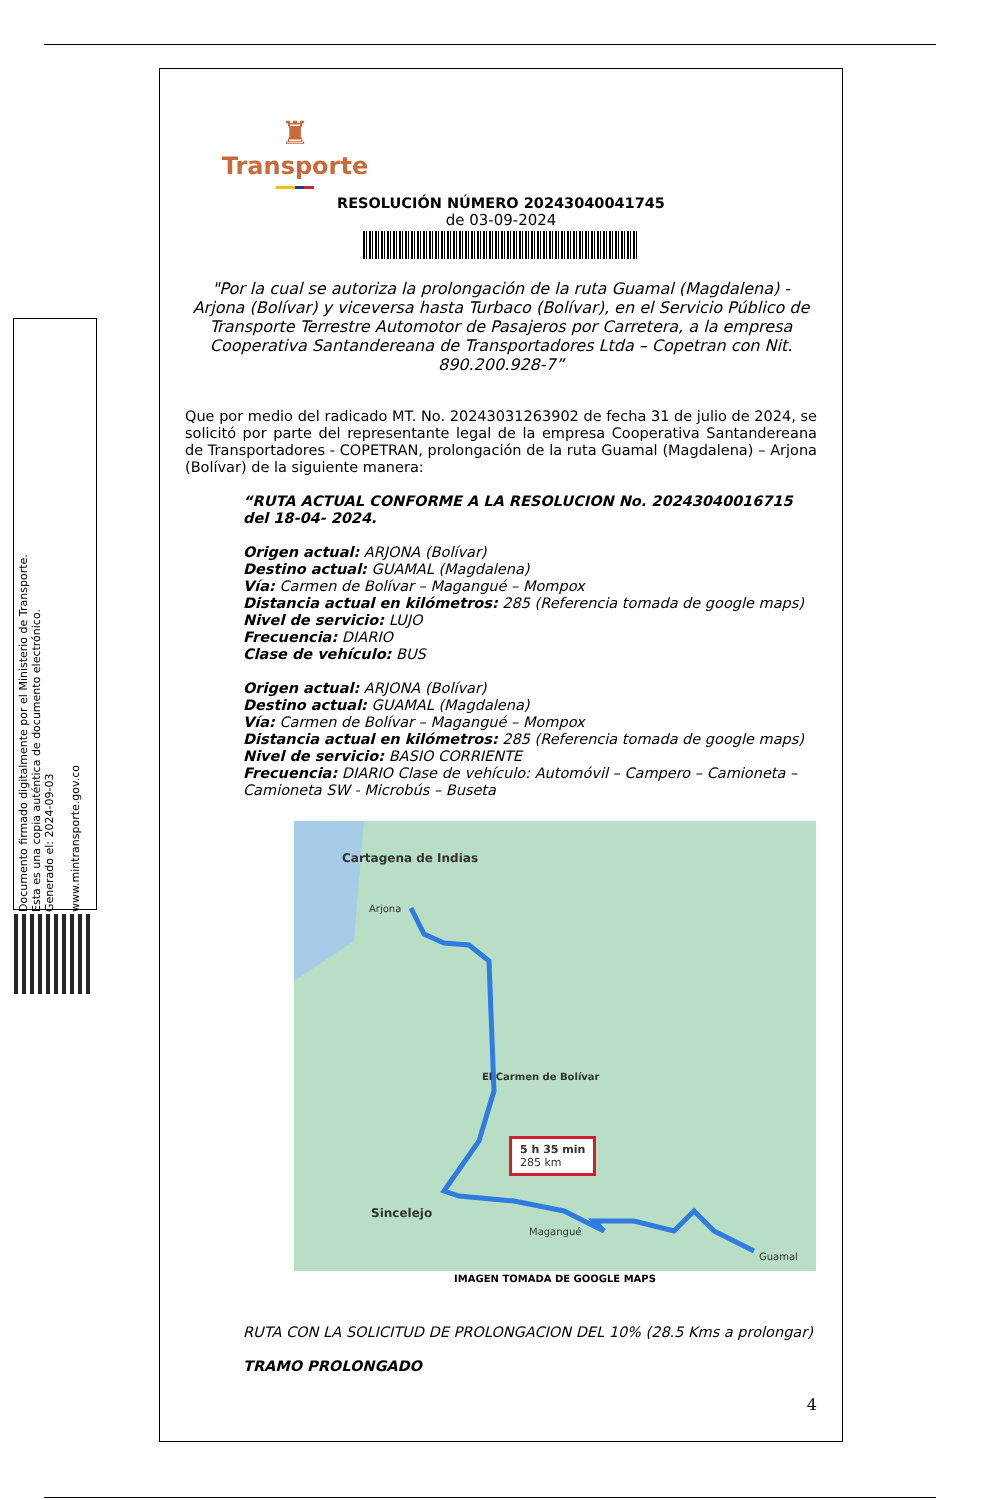Documento firmado digitalmente por el Ministerio de Transporte.
Esta es una copia auténtica de documento electrónico.
Generado el: 2024-09-03
www.mintransporte.gov.co
♜
Transporte
RESOLUCIÓN NÚMERO 20243040041745
de 03-09-2024
"Por la cual se autoriza la prolongación de la ruta Guamal (Magdalena) - Arjona (Bolívar) y viceversa hasta Turbaco (Bolívar), en el Servicio Público de Transporte Terrestre Automotor de Pasajeros por Carretera, a la empresa Cooperativa Santandereana de Transportadores Ltda – Copetran con Nit. 890.200.928-7”
Que por medio del radicado MT. No. 20243031263902 de fecha 31 de julio de 2024, se solicitó por parte del representante legal de la empresa Cooperativa Santandereana de Transportadores - COPETRAN, prolongación de la ruta Guamal (Magdalena) – Arjona (Bolívar) de la siguiente manera:
“RUTA ACTUAL CONFORME A LA RESOLUCION No. 20243040016715 del 18-04- 2024.
Origen actual: ARJONA (Bolívar)
Destino actual: GUAMAL (Magdalena)
Vía: Carmen de Bolívar – Magangué – Mompox
Distancia actual en kilómetros: 285 (Referencia tomada de google maps)
Nivel de servicio: LUJO
Frecuencia: DIARIO
Clase de vehículo: BUS
Origen actual: ARJONA (Bolívar)
Destino actual: GUAMAL (Magdalena)
Vía: Carmen de Bolívar – Magangué – Mompox
Distancia actual en kilómetros: 285 (Referencia tomada de google maps)
Nivel de servicio: BASIO CORRIENTE
Frecuencia: DIARIO Clase de vehículo: Automóvil – Campero – Camioneta – Camioneta SW - Microbús – Buseta
Cartagena de Indias
Arjona
El Carmen de Bolívar
Sincelejo
Magangué
Guamal
5 h 35 min
285 km
IMAGEN TOMADA DE GOOGLE MAPS
RUTA CON LA SOLICITUD DE PROLONGACION DEL 10% (28.5 Kms a prolongar)
TRAMO PROLONGADO
4